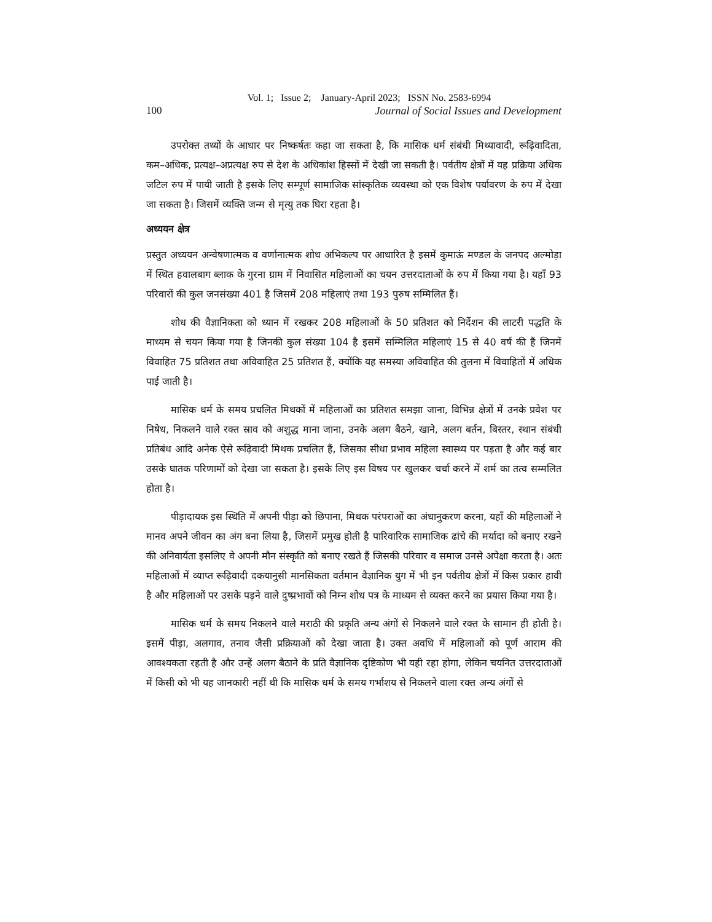Vol. 1; Issue 2; January-April 2023; ISSN No. 2583-6994
100 Journal of Social Issues and Development
उपरोक्त तथ्यों के आधार पर निष्कर्षतः कहा जा सकता है, कि मासिक धर्म संबंधी मिथ्यावादी, रूढ़िवादिता, कम–अधिक, प्रत्यक्ष–अप्रत्यक्ष रुप से देश के अधिकांश हिस्सों में देखी जा सकती है। पर्वतीय क्षेत्रों में यह प्रक्रिया अधिक जटिल रुप में पायी जाती है इसके लिए सम्पूर्ण सामाजिक सांस्कृतिक व्यवस्था को एक विशेष पर्यावरण के रुप में देखा जा सकता है। जिसमें व्यक्ति जन्म से मृत्यु तक घिरा रहता है।
अध्ययन क्षेत्र
प्रस्तुत अध्ययन अन्वेषणात्मक व वर्णानात्मक शोध अभिकल्प पर आधारित है इसमें कुमाऊं मण्डल के जनपद अल्मोड़ा में स्थित हवालबाग ब्लाक के गुरना ग्राम में निवासित महिलाओं का चयन उत्तरदाताओं के रुप में किया गया है। यहाँ 93 परिवारों की कुल जनसंख्या 401 है जिसमें 208 महिलाएं तथा 193 पुरुष सम्मिलित हैं।
शोध की वैज्ञानिकता को ध्यान में रखकर 208 महिलाओं के 50 प्रतिशत को निर्देशन की लाटरी पद्धति के माध्यम से चयन किया गया है जिनकी कुल संख्या 104 है इसमें सम्मिलित महिलाएं 15 से 40 वर्ष की हैं जिनमें विवाहित 75 प्रतिशत तथा अविवाहित 25 प्रतिशत हैं, क्योंकि यह समस्या अविवाहित की तुलना में विवाहितों में अधिक पाई जाती है।
मासिक धर्म के समय प्रचलित मिथकों में महिलाओं का प्रतिशत समझा जाना, विभिन्न क्षेत्रों में उनके प्रवेश पर निषेध, निकलने वाले रक्त स्राव को अशुद्ध माना जाना, उनके अलग बैठने, खाने, अलग बर्तन, बिस्तर, स्थान संबंधी प्रतिबंध आदि अनेक ऐसे रूढ़िवादी मिथक प्रचलित हैं, जिसका सीधा प्रभाव महिला स्वास्थ्य पर पड़ता है और कई बार उसके घातक परिणामों को देखा जा सकता है। इसके लिए इस विषय पर खुलकर चर्चा करने में शर्म का तत्व सम्मलित होता है।
पीड़ादायक इस स्थिति में अपनी पीड़ा को छिपाना, मिथक परंपराओं का अंधानुकरण करना, यहाँ की महिलाओं ने मानव अपने जीवन का अंग बना लिया है, जिसमें प्रमुख होती है पारिवारिक सामाजिक ढांचे की मर्यादा को बनाए रखने की अनिवार्यता इसलिए वे अपनी मौन संस्कृति को बनाए रखते हैं जिसकी परिवार व समाज उनसे अपेक्षा करता है। अतः महिलाओं में व्याप्त रूढ़िवादी दकयानुसी मानसिकता वर्तमान वैज्ञानिक युग में भी इन पर्वतीय क्षेत्रों में किस प्रकार हावी है और महिलाओं पर उसके पड़ने वाले दुष्प्रभावों को निम्न शोध पत्र के माध्यम से व्यक्त करने का प्रयास किया गया है।
मासिक धर्म के समय निकलने वाले मराठी की प्रकृति अन्य अंगों से निकलने वाले रक्त के सामान ही होती है। इसमें पीड़ा, अलगाव, तनाव जैसी प्रक्रियाओं को देखा जाता है। उक्त अवधि में महिलाओं को पूर्ण आराम की आवश्यकता रहती है और उन्हें अलग बैठाने के प्रति वैज्ञानिक दृष्टिकोण भी यही रहा होगा, लेकिन चयनित उत्तरदाताओं में किसी को भी यह जानकारी नहीं थी कि मासिक धर्म के समय गर्भाशय से निकलने वाला रक्त अन्य अंगों से